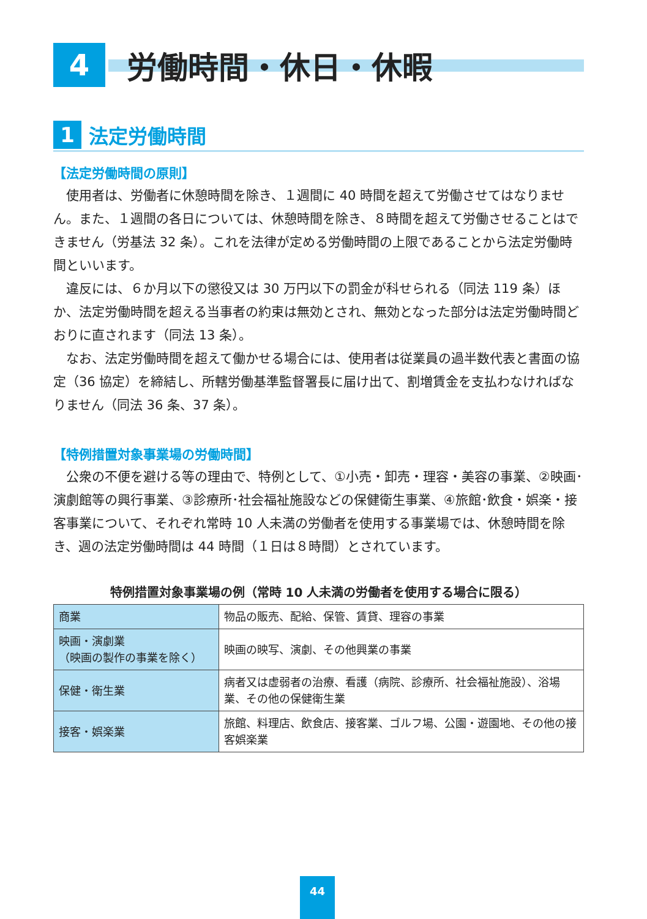4
労働時間・休日・休暇
1
法定労働時間
【法定労働時間の原則】
使用者は、労働者に休憩時間を除き、１週間に 40 時間を超えて労働させてはなりません。また、１週間の各日については、休憩時間を除き、８時間を超えて労働させることはできません（労基法 32 条）。これを法律が定める労働時間の上限であることから法定労働時間といいます。
違反には、６か月以下の懲役又は 30 万円以下の罰金が科せられる（同法 119 条）ほか、法定労働時間を超える当事者の約束は無効とされ、無効となった部分は法定労働時間どおりに直されます（同法 13 条）。
なお、法定労働時間を超えて働かせる場合には、使用者は従業員の過半数代表と書面の協定（36 協定）を締結し、所轄労働基準監督署長に届け出て、割増賃金を支払わなければなりません（同法 36 条、37 条）。
【特例措置対象事業場の労働時間】
公衆の不便を避ける等の理由で、特例として、①小売・卸売・理容・美容の事業、②映画･演劇館等の興行事業、③診療所･社会福祉施設などの保健衛生事業、④旅館･飲食・娯楽・接客事業について、それぞれ常時 10 人未満の労働者を使用する事業場では、休憩時間を除き、週の法定労働時間は 44 時間（１日は８時間）とされています。
特例措置対象事業場の例（常時 10 人未満の労働者を使用する場合に限る）
| 商業 | 物品の販売、配給、保管、賃貸、理容の事業 |
| 映画・演劇業 （映画の製作の事業を除く） | 映画の映写、演劇、その他興業の事業 |
| 保健・衛生業 | 病者又は虚弱者の治療、看護（病院、診療所、社会福祉施設）、浴場業、その他の保健衛生業 |
| 接客・娯楽業 | 旅館、料理店、飲食店、接客業、ゴルフ場、公園・遊園地、その他の接客娯楽業 |
44